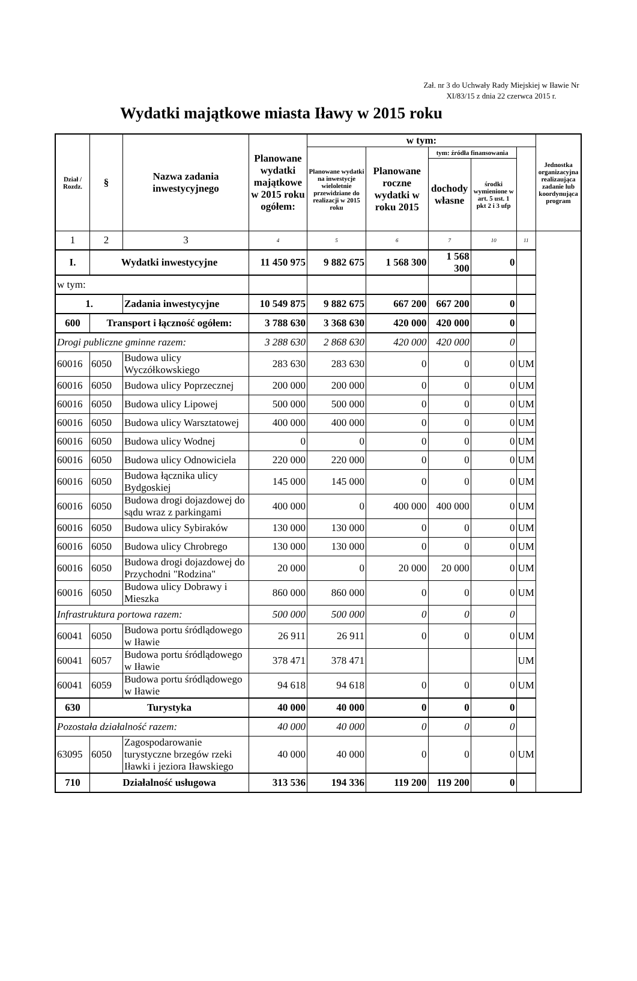Zał. nr 3 do Uchwały Rady Miejskiej w Iławie Nr XI/83/15 z dnia 22 czerwca 2015 r.
Wydatki majątkowe miasta Iławy w 2015 roku
| Dział / Rozdz. | § | Nazwa zadania inwestycyjnego | Planowane wydatki majątkowe w 2015 roku ogółem: | w tym: | | | | | Jednostka organizacyjna realizaująca zadanie lub koordynująca program |
| --- | --- | --- | --- | --- | --- | --- | --- | --- | --- |
| | | | | Planowane wydatki na inwestycje wieloletnie przewidziane do realizacji w 2015 roku | Planowane roczne wydatki w roku 2015 | tym: źródła finansowania | | | |
| | | | | | | dochody własne | środki wymienione w art. 5 ust. 1 pkt 2 i 3 ufp | | |
| 1 | 2 | 3 | 4 | 5 | 6 | 7 | 10 | 11 | |
| I. | Wydatki inwestycyjne | | 11 450 975 | 9 882 675 | 1 568 300 | 1 568 300 | 0 | | |
| w tym: | | | | | | | | | |
| 1. | | Zadania inwestycyjne | 10 549 875 | 9 882 675 | 667 200 | 667 200 | 0 | | |
| 600 | Transport i łączność ogółem: | | 3 788 630 | 3 368 630 | 420 000 | 420 000 | 0 | | |
| Drogi publiczne gminne razem: | | | 3 288 630 | 2 868 630 | 420 000 | 420 000 | 0 | | |
| 60016 | 6050 | Budowa ulicy Wyczółkowskiego | 283 630 | 283 630 | 0 | 0 | 0 | UM | |
| 60016 | 6050 | Budowa ulicy Poprzecznej | 200 000 | 200 000 | 0 | 0 | 0 | UM | |
| 60016 | 6050 | Budowa ulicy Lipowej | 500 000 | 500 000 | 0 | 0 | 0 | UM | |
| 60016 | 6050 | Budowa ulicy Warsztatowej | 400 000 | 400 000 | 0 | 0 | 0 | UM | |
| 60016 | 6050 | Budowa ulicy Wodnej | 0 | 0 | 0 | 0 | 0 | UM | |
| 60016 | 6050 | Budowa ulicy Odnowiciela | 220 000 | 220 000 | 0 | 0 | 0 | UM | |
| 60016 | 6050 | Budowa łącznika ulicy Bydgoskiej | 145 000 | 145 000 | 0 | 0 | 0 | UM | |
| 60016 | 6050 | Budowa drogi dojazdowej do sądu wraz z parkingami | 400 000 | 0 | 400 000 | 400 000 | 0 | UM | |
| 60016 | 6050 | Budowa ulicy Sybiraków | 130 000 | 130 000 | 0 | 0 | 0 | UM | |
| 60016 | 6050 | Budowa ulicy Chrobrego | 130 000 | 130 000 | 0 | 0 | 0 | UM | |
| 60016 | 6050 | Budowa drogi dojazdowej do Przychodni "Rodzina" | 20 000 | 0 | 20 000 | 20 000 | 0 | UM | |
| 60016 | 6050 | Budowa ulicy Dobrawy i Mieszka | 860 000 | 860 000 | 0 | 0 | 0 | UM | |
| Infrastruktura portowa razem: | | | 500 000 | 500 000 | 0 | 0 | 0 | | |
| 60041 | 6050 | Budowa portu śródlądowego w Iławie | 26 911 | 26 911 | 0 | 0 | 0 | UM | |
| 60041 | 6057 | Budowa portu śródlądowego w Iławie | 378 471 | 378 471 | | | | UM | |
| 60041 | 6059 | Budowa portu śródlądowego w Iławie | 94 618 | 94 618 | 0 | 0 | 0 | UM | |
| 630 | Turystyka | | 40 000 | 40 000 | 0 | 0 | 0 | | |
| Pozostała działalność razem: | | | 40 000 | 40 000 | 0 | 0 | 0 | | |
| 63095 | 6050 | Zagospodarowanie turystyczne brzegów rzeki Iławki i jeziora Iławskiego | 40 000 | 40 000 | 0 | 0 | 0 | UM | |
| 710 | Działalność usługowa | | 313 536 | 194 336 | 119 200 | 119 200 | 0 | | |